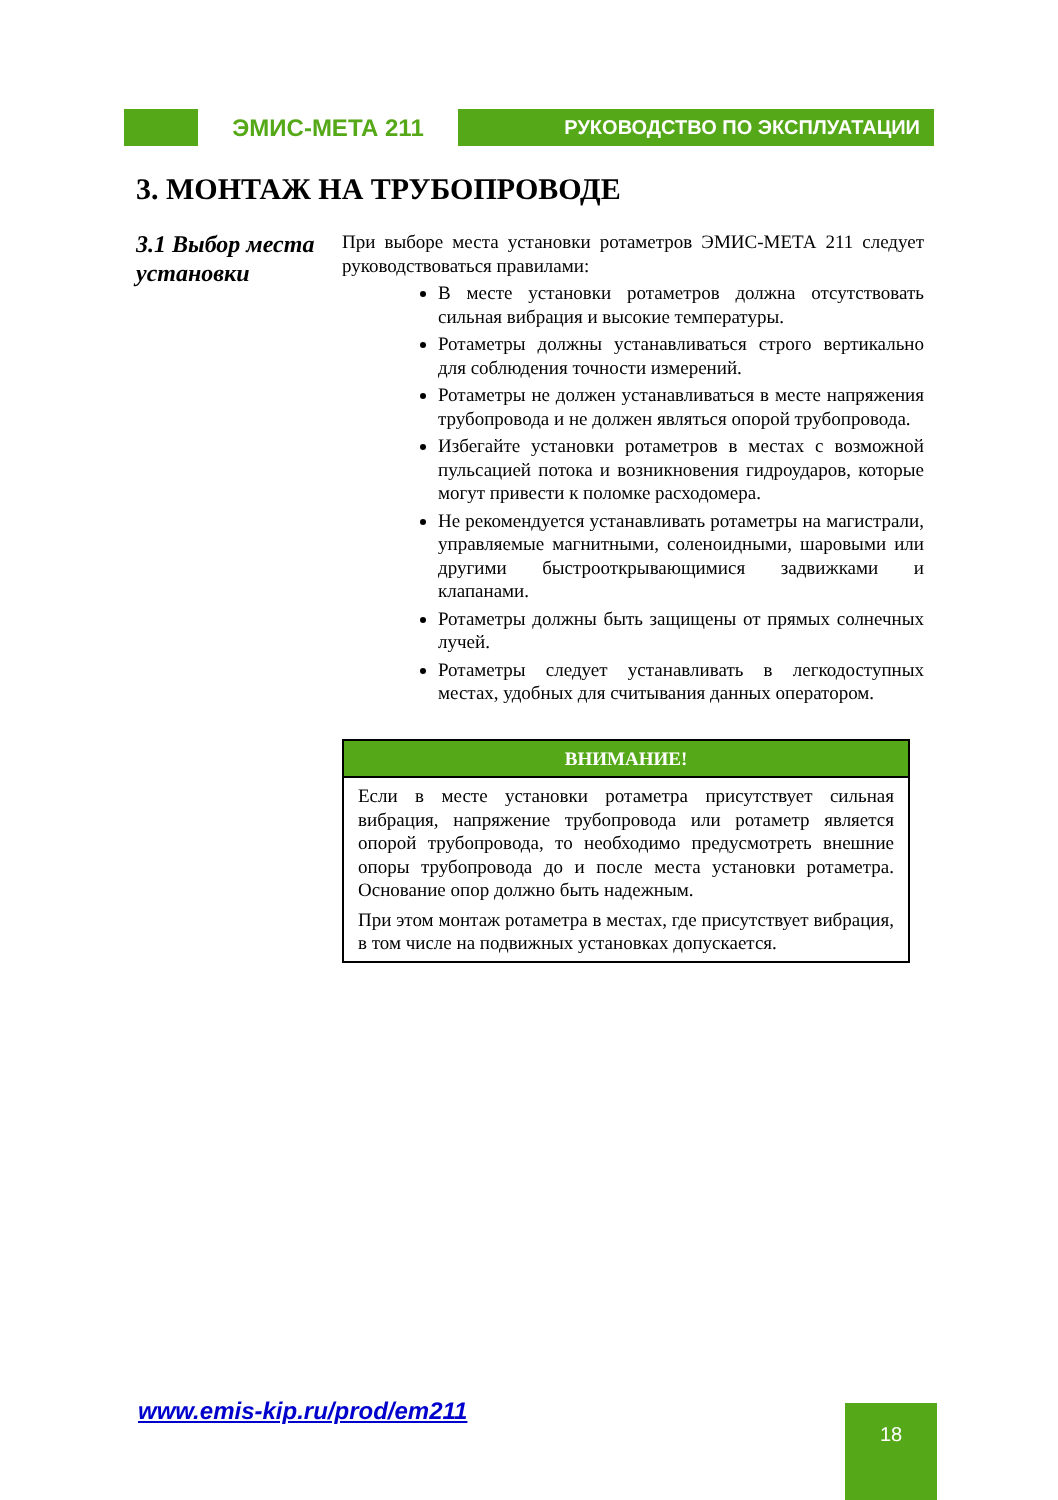ЭМИС-МЕТА 211
РУКОВОДСТВО ПО ЭКСПЛУАТАЦИИ
3. МОНТАЖ НА ТРУБОПРОВОДЕ
3.1 Выбор места установки
При выборе места установки ротаметров ЭМИС-МЕТА 211 следует руководствоваться правилами:
В месте установки ротаметров должна отсутствовать сильная вибрация и высокие температуры.
Ротаметры должны устанавливаться строго вертикально для соблюдения точности измерений.
Ротаметры не должен устанавливаться в месте напряжения трубопровода и не должен являться опорой трубопровода.
Избегайте установки ротаметров в местах с возможной пульсацией потока и возникновения гидроударов, которые могут привести к поломке расходомера.
Не рекомендуется устанавливать ротаметры на магистрали, управляемые магнитными, соленоидными, шаровыми или другими быстрооткрывающимися задвижками и клапанами.
Ротаметры должны быть защищены от прямых солнечных лучей.
Ротаметры следует устанавливать в легкодоступных местах, удобных для считывания данных оператором.
ВНИМАНИЕ!
Если в месте установки ротаметра присутствует сильная вибрация, напряжение трубопровода или ротаметр является опорой трубопровода, то необходимо предусмотреть внешние опоры трубопровода до и после места установки ротаметра. Основание опор должно быть надежным.
При этом монтаж ротаметра в местах, где присутствует вибрация, в том числе на подвижных установках допускается.
www.emis-kip.ru/prod/em211 18